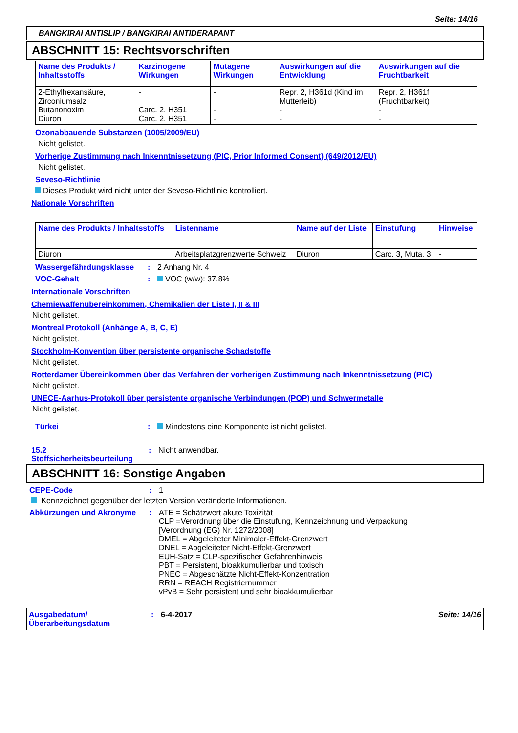Seite: 14/16
BANGKIRAI ANTISLIP / BANGKIRAI ANTIDERAPANT
ABSCHNITT 15: Rechtsvorschriften
| Name des Produkts / Inhaltsstoffs | Karzinogene Wirkungen | Mutagene Wirkungen | Auswirkungen auf die Entwicklung | Auswirkungen auf die Fruchtbarkeit |
| --- | --- | --- | --- | --- |
| 2-Ethylhexansäure, Zirconiumsalz Butanonoxim Diuron | - Carc. 2, H351 Carc. 2, H351 | - - - | Repr. 2, H361d (Kind im Mutterleib) - - | Repr. 2, H361f (Fruchtbarkeit) - - |
Ozonabbauende Substanzen (1005/2009/EU)
Nicht gelistet.
Vorherige Zustimmung nach Inkenntnissetzung (PIC, Prior Informed Consent) (649/2012/EU)
Nicht gelistet.
Seveso-Richtlinie
Dieses Produkt wird nicht unter der Seveso-Richtlinie kontrolliert.
Nationale Vorschriften
| Name des Produkts / Inhaltsstoffs | Listenname | Name auf der Liste | Einstufung | Hinweise |
| --- | --- | --- | --- | --- |
| Diuron | Arbeitsplatzgrenzwerte Schweiz | Diuron | Carc. 3, Muta. 3 | - |
Wassergefährdungsklasse : 2 Anhang Nr. 4
VOC-Gehalt : VOC (w/w): 37,8%
Internationale Vorschriften
Chemiewaffenübereinkommen, Chemikalien der Liste I, II & III
Nicht gelistet.
Montreal Protokoll (Anhänge A, B, C, E)
Nicht gelistet.
Stockholm-Konvention über persistente organische Schadstoffe
Nicht gelistet.
Rotterdamer Übereinkommen über das Verfahren der vorherigen Zustimmung nach Inkenntnissetzung (PIC)
Nicht gelistet.
UNECE-Aarhus-Protokoll über persistente organische Verbindungen (POP) und Schwermetalle
Nicht gelistet.
Türkei : Mindestens eine Komponente ist nicht gelistet.
15.2 Stoffsicherheitsbeurteilung
: Nicht anwendbar.
ABSCHNITT 16: Sonstige Angaben
CEPE-Code : 1
Kennzeichnet gegenüber der letzten Version veränderte Informationen.
Abkürzungen und Akronyme : ATE = Schätzwert akute Toxizität
CLP =Verordnung über die Einstufung, Kennzeichnung und Verpackung
[Verordnung (EG) Nr. 1272/2008]
DMEL = Abgeleiteter Minimaler-Effekt-Grenzwert
DNEL = Abgeleiteter Nicht-Effekt-Grenzwert
EUH-Satz = CLP-spezifischer Gefahrenhinweis
PBT = Persistent, bioakkumulierbar und toxisch
PNEC = Abgeschätzte Nicht-Effekt-Konzentration
RRN = REACH Registriernummer
vPvB = Sehr persistent und sehr bioakkumulierbar
Ausgabedatum/ Überarbeitungsdatum
: 6-4-2017 Seite: 14/16